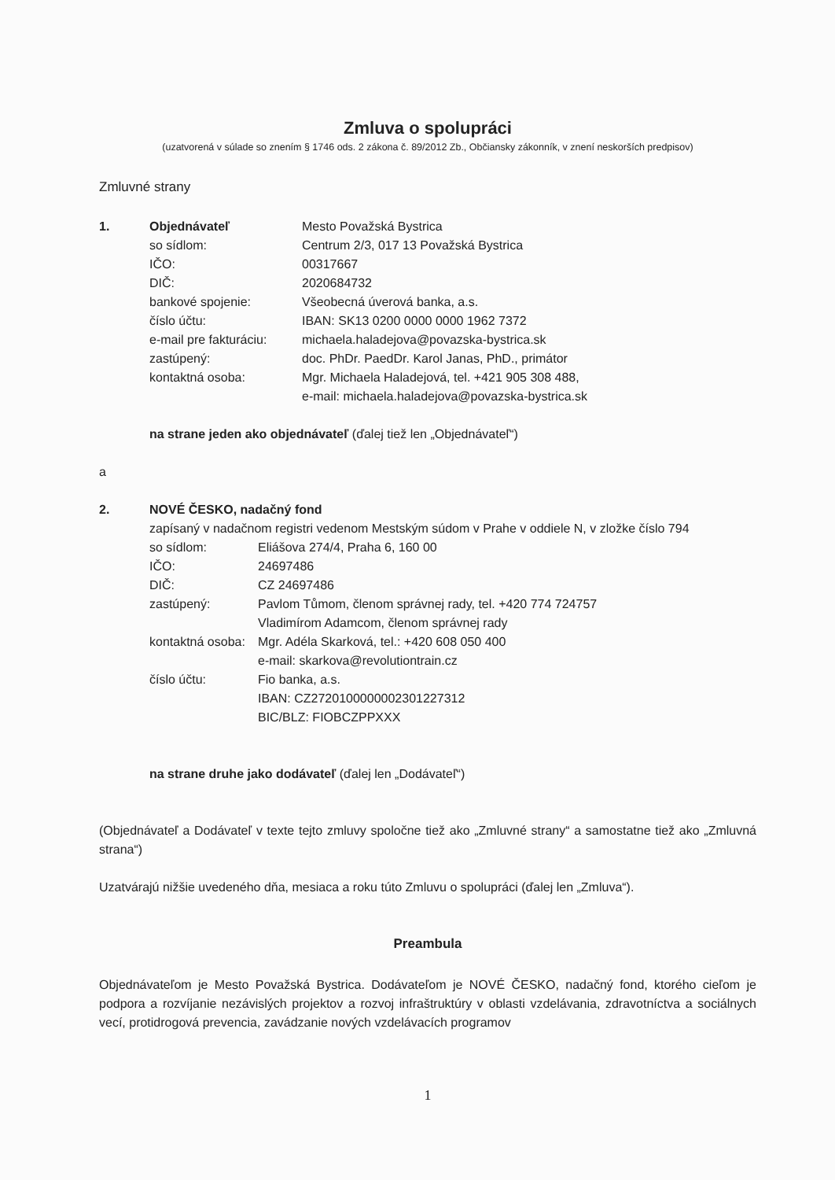Zmluva o spolupráci
(uzatvorená v súlade so znením § 1746 ods. 2 zákona č. 89/2012 Zb., Občiansky zákonník, v znení neskorších predpisov)
Zmluvné strany
1. Objednávateľ Mesto Považská Bystrica
so sídlom: Centrum 2/3, 017 13 Považská Bystrica
IČO: 00317667
DIČ: 2020684732
bankové spojenie: Všeobecná úverová banka, a.s.
číslo účtu: IBAN: SK13 0200 0000 0000 1962 7372
e-mail pre fakturáciu: michaela.haladejova@povazska-bystrica.sk
zastúpený: doc. PhDr. PaedDr. Karol Janas, PhD., primátor
kontaktná osoba: Mgr. Michaela Haladejová, tel. +421 905 308 488,
e-mail: michaela.haladejova@povazska-bystrica.sk
na strane jeden ako objednávateľ (ďalej tiež len „Objednávateľ“)
a
2. NOVÉ ČESKO, nadačný fond
zapísaný v nadačnom registri vedenom Mestským súdom v Prahe v oddiele N, v zložke číslo 794
so sídlom: Eliášova 274/4, Praha 6, 160 00
IČO: 24697486
DIČ: CZ 24697486
zastúpený: Pavlom Tůmom, členom správnej rady, tel. +420 774 724757
Vladimírom Adamcom, členom správnej rady
kontaktná osoba: Mgr. Adéla Skarková, tel.: +420 608 050 400
e-mail: skarkova@revolutiontrain.cz
číslo účtu: Fio banka, a.s.
IBAN: CZ2720100000002301227312
BIC/BLZ: FIOBCZPPXXX
na strane druhe jako dodávateľ (ďalej len „Dodávateľ“)
(Objednávateľ a Dodávateľ v texte tejto zmluvy spoločne tiež ako „Zmluvné strany“ a samostatne tiež ako „Zmluvná strana“)
Uzatvárajú nižšie uvedeného dňa, mesiaca a roku túto Zmluvu o spolupráci (ďalej len „Zmluva“).
Preambula
Objednávateľom je Mesto Považská Bystrica. Dodávateľom je NOVÉ ČESKO, nadačný fond, ktorého cieľom je podpora a rozvíjanie nezávislých projektov a rozvoj infraštruktúry v oblasti vzdelávania, zdravotníctva a sociálnych vecí, protidrogová prevencia, zavádzanie nových vzdelávacích programov
1